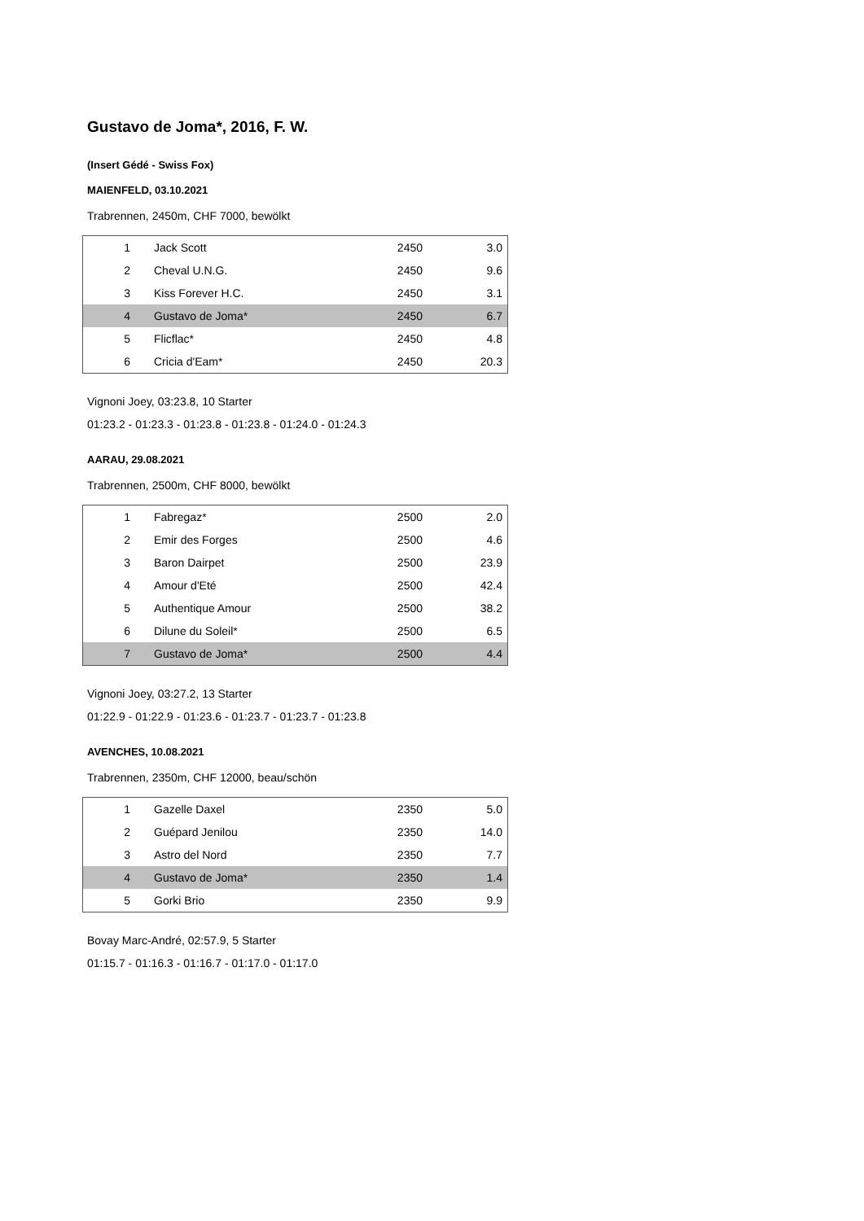Gustavo de Joma*, 2016, F. W.
(Insert Gédé - Swiss Fox)
MAIENFELD, 03.10.2021
Trabrennen, 2450m, CHF 7000, bewölkt
| 1 | Jack Scott | 2450 | 3.0 |
| 2 | Cheval U.N.G. | 2450 | 9.6 |
| 3 | Kiss Forever H.C. | 2450 | 3.1 |
| 4 | Gustavo de Joma* | 2450 | 6.7 |
| 5 | Flicflac* | 2450 | 4.8 |
| 6 | Cricia d'Eam* | 2450 | 20.3 |
Vignoni Joey, 03:23.8, 10 Starter
01:23.2 - 01:23.3 - 01:23.8 - 01:23.8 - 01:24.0 - 01:24.3
AARAU, 29.08.2021
Trabrennen, 2500m, CHF 8000, bewölkt
| 1 | Fabregaz* | 2500 | 2.0 |
| 2 | Emir des Forges | 2500 | 4.6 |
| 3 | Baron Dairpet | 2500 | 23.9 |
| 4 | Amour d'Eté | 2500 | 42.4 |
| 5 | Authentique Amour | 2500 | 38.2 |
| 6 | Dilune du Soleil* | 2500 | 6.5 |
| 7 | Gustavo de Joma* | 2500 | 4.4 |
Vignoni Joey, 03:27.2, 13 Starter
01:22.9 - 01:22.9 - 01:23.6 - 01:23.7 - 01:23.7 - 01:23.8
AVENCHES, 10.08.2021
Trabrennen, 2350m, CHF 12000, beau/schön
| 1 | Gazelle Daxel | 2350 | 5.0 |
| 2 | Guépard Jenilou | 2350 | 14.0 |
| 3 | Astro del Nord | 2350 | 7.7 |
| 4 | Gustavo de Joma* | 2350 | 1.4 |
| 5 | Gorki Brio | 2350 | 9.9 |
Bovay Marc-André, 02:57.9, 5 Starter
01:15.7 - 01:16.3 - 01:16.7 - 01:17.0 - 01:17.0